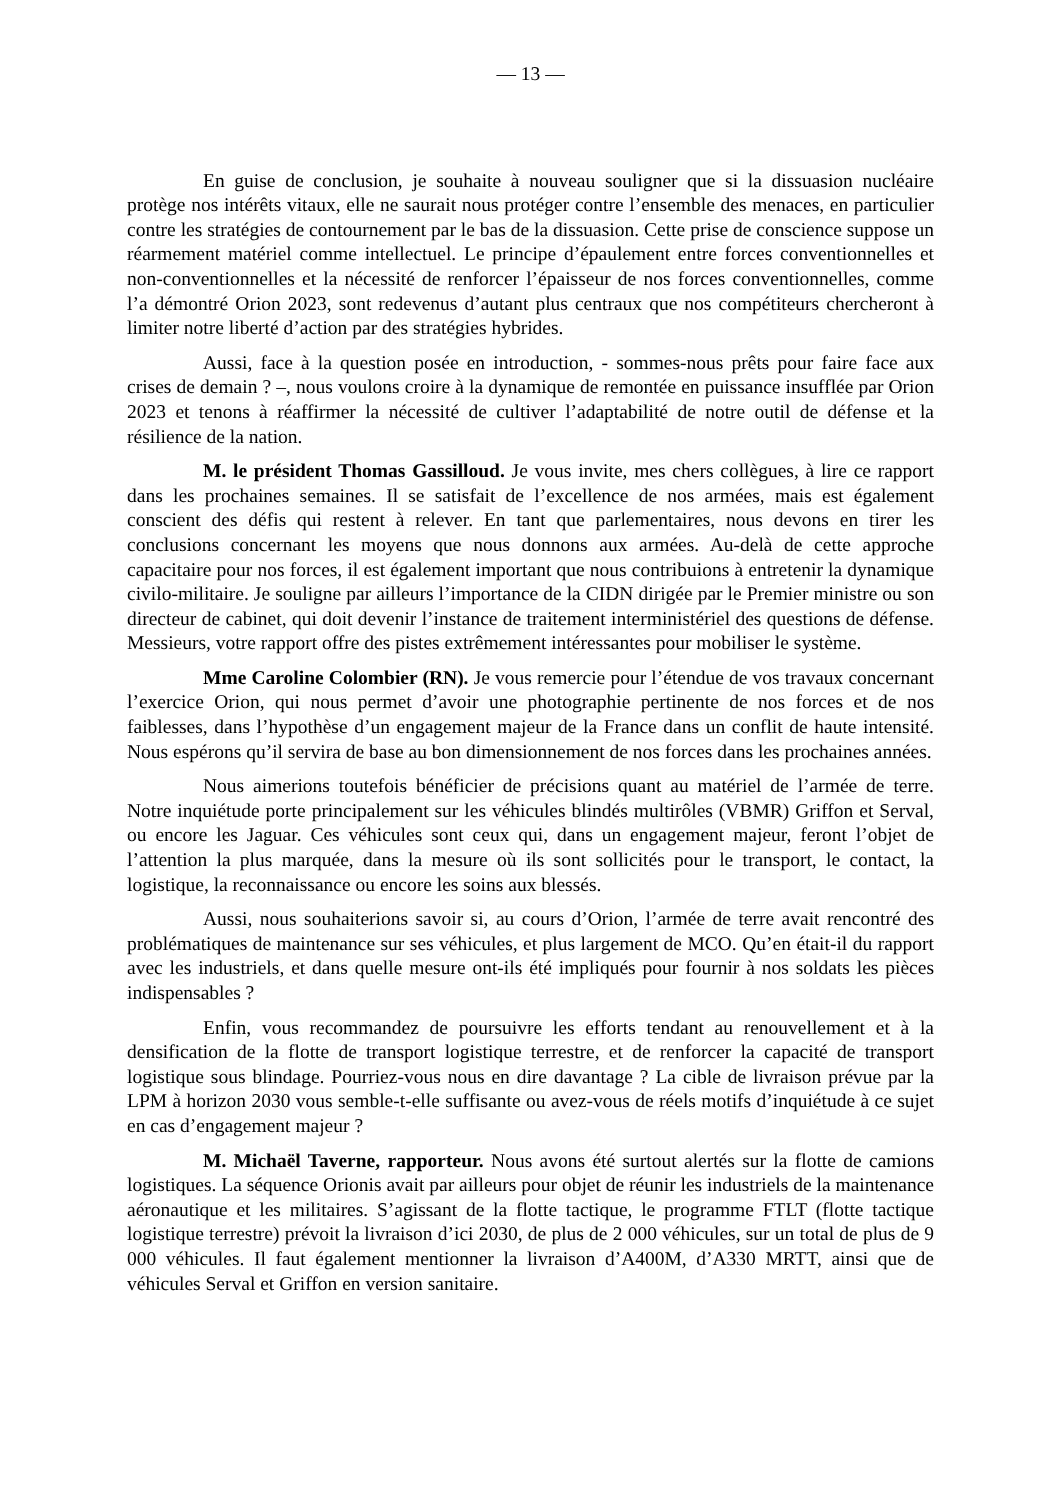— 13 —
En guise de conclusion, je souhaite à nouveau souligner que si la dissuasion nucléaire protège nos intérêts vitaux, elle ne saurait nous protéger contre l’ensemble des menaces, en particulier contre les stratégies de contournement par le bas de la dissuasion. Cette prise de conscience suppose un réarmement matériel comme intellectuel. Le principe d’épaulement entre forces conventionnelles et non-conventionnelles et la nécessité de renforcer l’épaisseur de nos forces conventionnelles, comme l’a démontré Orion 2023, sont redevenus d’autant plus centraux que nos compétiteurs chercheront à limiter notre liberté d’action par des stratégies hybrides.
Aussi, face à la question posée en introduction, - sommes-nous prêts pour faire face aux crises de demain ? –, nous voulons croire à la dynamique de remontée en puissance insufflée par Orion 2023 et tenons à réaffirmer la nécessité de cultiver l’adaptabilité de notre outil de défense et la résilience de la nation.
M. le président Thomas Gassilloud. Je vous invite, mes chers collègues, à lire ce rapport dans les prochaines semaines. Il se satisfait de l’excellence de nos armées, mais est également conscient des défis qui restent à relever. En tant que parlementaires, nous devons en tirer les conclusions concernant les moyens que nous donnons aux armées. Au-delà de cette approche capacitaire pour nos forces, il est également important que nous contribuions à entretenir la dynamique civilo-militaire. Je souligne par ailleurs l’importance de la CIDN dirigée par le Premier ministre ou son directeur de cabinet, qui doit devenir l’instance de traitement interministériel des questions de défense. Messieurs, votre rapport offre des pistes extrêmement intéressantes pour mobiliser le système.
Mme Caroline Colombier (RN). Je vous remercie pour l’étendue de vos travaux concernant l’exercice Orion, qui nous permet d’avoir une photographie pertinente de nos forces et de nos faiblesses, dans l’hypothèse d’un engagement majeur de la France dans un conflit de haute intensité. Nous espérons qu’il servira de base au bon dimensionnement de nos forces dans les prochaines années.
Nous aimerions toutefois bénéficier de précisions quant au matériel de l’armée de terre. Notre inquiétude porte principalement sur les véhicules blindés multirôles (VBMR) Griffon et Serval, ou encore les Jaguar. Ces véhicules sont ceux qui, dans un engagement majeur, feront l’objet de l’attention la plus marquée, dans la mesure où ils sont sollicités pour le transport, le contact, la logistique, la reconnaissance ou encore les soins aux blessés.
Aussi, nous souhaiterions savoir si, au cours d’Orion, l’armée de terre avait rencontré des problématiques de maintenance sur ses véhicules, et plus largement de MCO. Qu’en était-il du rapport avec les industriels, et dans quelle mesure ont-ils été impliqués pour fournir à nos soldats les pièces indispensables ?
Enfin, vous recommandez de poursuivre les efforts tendant au renouvellement et à la densification de la flotte de transport logistique terrestre, et de renforcer la capacité de transport logistique sous blindage. Pourriez-vous nous en dire davantage ? La cible de livraison prévue par la LPM à horizon 2030 vous semble-t-elle suffisante ou avez-vous de réels motifs d’inquiétude à ce sujet en cas d’engagement majeur ?
M. Michaël Taverne, rapporteur. Nous avons été surtout alertés sur la flotte de camions logistiques. La séquence Orionis avait par ailleurs pour objet de réunir les industriels de la maintenance aéronautique et les militaires. S’agissant de la flotte tactique, le programme FTLT (flotte tactique logistique terrestre) prévoit la livraison d’ici 2030, de plus de 2 000 véhicules, sur un total de plus de 9 000 véhicules. Il faut également mentionner la livraison d’A400M, d’A330 MRTT, ainsi que de véhicules Serval et Griffon en version sanitaire.